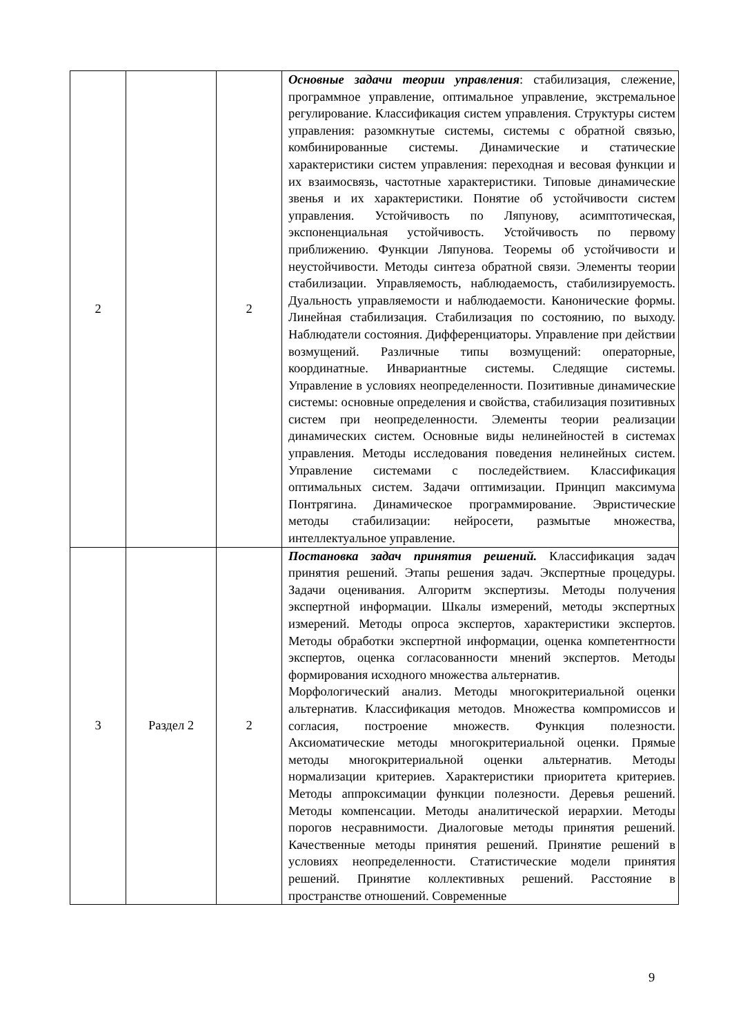| 2 | | 2 | Основные задачи теории управления : стабилизация, слежение, программное управление, оптимальное управление, экстремальное регулирование. Классификация систем управления. Структуры систем управления: разомкнутые системы, системы с обратной связью, комбинированные системы. Динамические и статические характеристики систем управления: переходная и весовая функции и их взаимосвязь, частотные характеристики. Типовые динамические звенья и их характеристики. Понятие об устойчивости систем управления. Устойчивость по Ляпунову, асимптотическая, экспоненциальная устойчивость. Устойчивость по первому приближению. Функции Ляпунова. Теоремы об устойчивости и неустойчивости. Методы синтеза обратной связи. Элементы теории стабилизации. Управляемость, наблюдаемость, стабилизируемость. Дуальность управляемости и наблюдаемости. Канонические формы. Линейная стабилизация. Стабилизация по состоянию, по выходу. Наблюдатели состояния. Дифференциаторы. Управление при действии возмущений. Различные типы возмущений: операторные, координатные. Инвариантные системы. Следящие системы. Управление в условиях неопределенности. Позитивные динамические системы: основные определения и свойства, стабилизация позитивных систем при неопределенности. Элементы теории реализации динамических систем. Основные виды нелинейностей в системах управления. Методы исследования поведения нелинейных систем. Управление системами с последействием. Классификация оптимальных систем. Задачи оптимизации. Принцип максимума Понтрягина. Динамическое программирование. Эвристические методы стабилизации: нейросети, размытые множества, интеллектуальное управление. |
| 3 | Раздел 2 | 2 | Постановка задач принятия решений. Классификация задач принятия решений. Этапы решения задач. Экспертные процедуры. Задачи оценивания. Алгоритм экспертизы. Методы получения экспертной информации. Шкалы измерений, методы экспертных измерений. Методы опроса экспертов, характеристики экспертов. Методы обработки экспертной информации, оценка компетентности экспертов, оценка согласованности мнений экспертов. Методы формирования исходного множества альтернатив. Морфологический анализ. Методы многокритериальной оценки альтернатив. Классификация методов. Множества компромиссов и согласия, построение множеств. Функция полезности. Аксиоматические методы многокритериальной оценки. Прямые методы многокритериальной оценки альтернатив. Методы нормализации критериев. Характеристики приоритета критериев. Методы аппроксимации функции полезности. Деревья решений. Методы компенсации. Методы аналитической иерархии. Методы порогов несравнимости. Диалоговые методы принятия решений. Качественные методы принятия решений. Принятие решений в условиях неопределенности. Статистические модели принятия решений. Принятие коллективных решений. Расстояние в пространстве отношений. Современные |
9